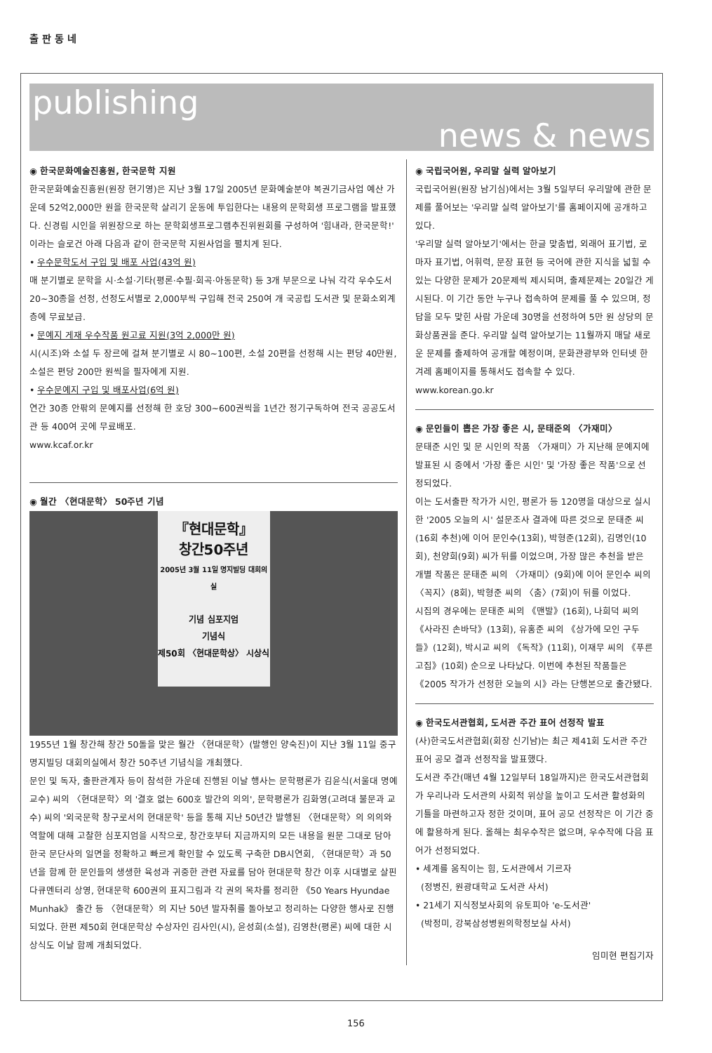출 판 동 네
publishing
news & news
◉ 한국문화예술진흥원, 한국문학 지원
한국문화예술진흥원(원장 현기영)은 지난 3월 17일 2005년 문화예술분야 복권기금사업 예산 가운데 52억2,000만 원을 한국문학 살리기 운동에 투입한다는 내용의 문학회생 프로그램을 발표했다. 신경림 시인을 위원장으로 하는 문학회생프로그램추진위원회를 구성하여 '힘내라, 한국문학!' 이라는 슬로건 아래 다음과 같이 한국문학 지원사업을 펼치게 된다.
• 우수문학도서 구입 및 배포 사업(43억 원)
매 분기별로 문학을 시·소설·기타(평론·수필·희곡·아동문학) 등 3개 부문으로 나눠 각각 우수도서 20~30종을 선정, 선정도서별로 2,000부씩 구입해 전국 250여 개 국공립 도서관 및 문화소외계층에 무료보급.
• 문예지 게재 우수작품 원고료 지원(3억 2,000만 원)
시(시조)와 소설 두 장르에 걸쳐 분기별로 시 80~100편, 소설 20편을 선정해 시는 편당 40만원, 소설은 편당 200만 원씩을 필자에게 지원.
• 우수문예지 구입 및 배포사업(6억 원)
연간 30종 안팎의 문예지를 선정해 한 호당 300~600권씩을 1년간 정기구독하여 전국 공공도서관 등 400여 곳에 무료배포.
www.kcaf.or.kr
◉ 월간 〈현대문학〉 50주년 기념
『현대문학』
창간50주년
2005년 3월 11일 명지빌딩 대회의실
기념 심포지엄
기념식
제50회 〈현대문학상〉 시상식
1955년 1월 창간해 창간 50돌을 맞은 월간 〈현대문학〉(발행인 양숙진)이 지난 3월 11일 중구 명지빌딩 대회의실에서 창간 50주년 기념식을 개최했다.
문인 및 독자, 출판관계자 등이 참석한 가운데 진행된 이날 행사는 문학평론가 김윤식(서울대 명예교수) 씨의 〈현대문학〉의 '결호 없는 600호 발간의 의의', 문학평론가 김화영(고려대 불문과 교수) 씨의 '외국문학 창구로서의 현대문학' 등을 통해 지난 50년간 발행된 〈현대문학〉의 의의와 역할에 대해 고찰한 심포지엄을 시작으로, 창간호부터 지금까지의 모든 내용을 원문 그대로 담아 한국 문단사의 일면을 정확하고 빠르게 확인할 수 있도록 구축한 DB시연회, 〈현대문학〉과 50년을 함께 한 문인들의 생생한 육성과 귀중한 관련 자료를 담아 현대문학 창간 이후 시대별로 살핀 다큐멘터리 상영, 현대문학 600권의 표지그림과 각 권의 목차를 정리한 《50 Years Hyundae Munhak》 출간 등 〈현대문학〉의 지난 50년 발자취를 돌아보고 정리하는 다양한 행사로 진행되었다. 한편 제50회 현대문학상 수상자인 김사인(시), 윤성희(소설), 김영찬(평론) 씨에 대한 시상식도 이날 함께 개최되었다.
◉ 국립국어원, 우리말 실력 알아보기
국립국어원(원장 남기심)에서는 3월 5일부터 우리말에 관한 문제를 풀어보는 '우리말 실력 알아보기'를 홈페이지에 공개하고 있다.
'우리말 실력 알아보기'에서는 한글 맞춤법, 외래어 표기법, 로마자 표기법, 어휘력, 문장 표현 등 국어에 관한 지식을 넓힐 수 있는 다양한 문제가 20문제씩 제시되며, 출제문제는 20일간 게시된다. 이 기간 동안 누구나 접속하여 문제를 풀 수 있으며, 정답을 모두 맞힌 사람 가운데 30명을 선정하여 5만 원 상당의 문화상품권을 준다. 우리말 실력 알아보기는 11월까지 매달 새로운 문제를 출제하여 공개할 예정이며, 문화관광부와 인터넷 한겨레 홈페이지를 통해서도 접속할 수 있다.
www.korean.go.kr
◉ 문인들이 뽑은 가장 좋은 시, 문태준의 〈가재미〉
문태준 시인 및 문 시인의 작품 〈가재미〉가 지난해 문예지에 발표된 시 중에서 '가장 좋은 시인' 및 '가장 좋은 작품'으로 선정되었다.
이는 도서출판 작가가 시인, 평론가 등 120명을 대상으로 실시한 '2005 오늘의 시' 설문조사 결과에 따른 것으로 문태준 씨(16회 추천)에 이어 문인수(13회), 박형준(12회), 김명인(10회), 천양희(9회) 씨가 뒤를 이었으며, 가장 많은 추천을 받은 개별 작품은 문태준 씨의 〈가재미〉(9회)에 이어 문인수 씨의 〈꼭지〉(8회), 박형준 씨의 〈춤〉(7회)이 뒤를 이었다.
시집의 경우에는 문태준 씨의 《맨발》(16회), 나희덕 씨의 《사라진 손바닥》(13회), 유홍준 씨의 《상가에 모인 구두들》(12회), 박시교 씨의 《독작》(11회), 이재무 씨의 《푸른 고집》(10회) 순으로 나타났다. 이번에 추천된 작품들은 《2005 작가가 선정한 오늘의 시》라는 단행본으로 출간됐다.
◉ 한국도서관협회, 도서관 주간 표어 선정작 발표
(사)한국도서관협회(회장 신기남)는 최근 제41회 도서관 주간 표어 공모 결과 선정작을 발표했다.
도서관 주간(매년 4월 12일부터 18일까지)은 한국도서관협회가 우리나라 도서관의 사회적 위상을 높이고 도서관 활성화의 기틀을 마련하고자 정한 것이며, 표어 공모 선정작은 이 기간 중에 활용하게 된다. 올해는 최우수작은 없으며, 우수작에 다음 표어가 선정되었다.
• 세계를 움직이는 힘, 도서관에서 기르자
(정병진, 원광대학교 도서관 사서)
• 21세기 지식정보사회의 유토피아 'e-도서관'
(박정미, 강북삼성병원의학정보실 사서)
임미현 편집기자
156